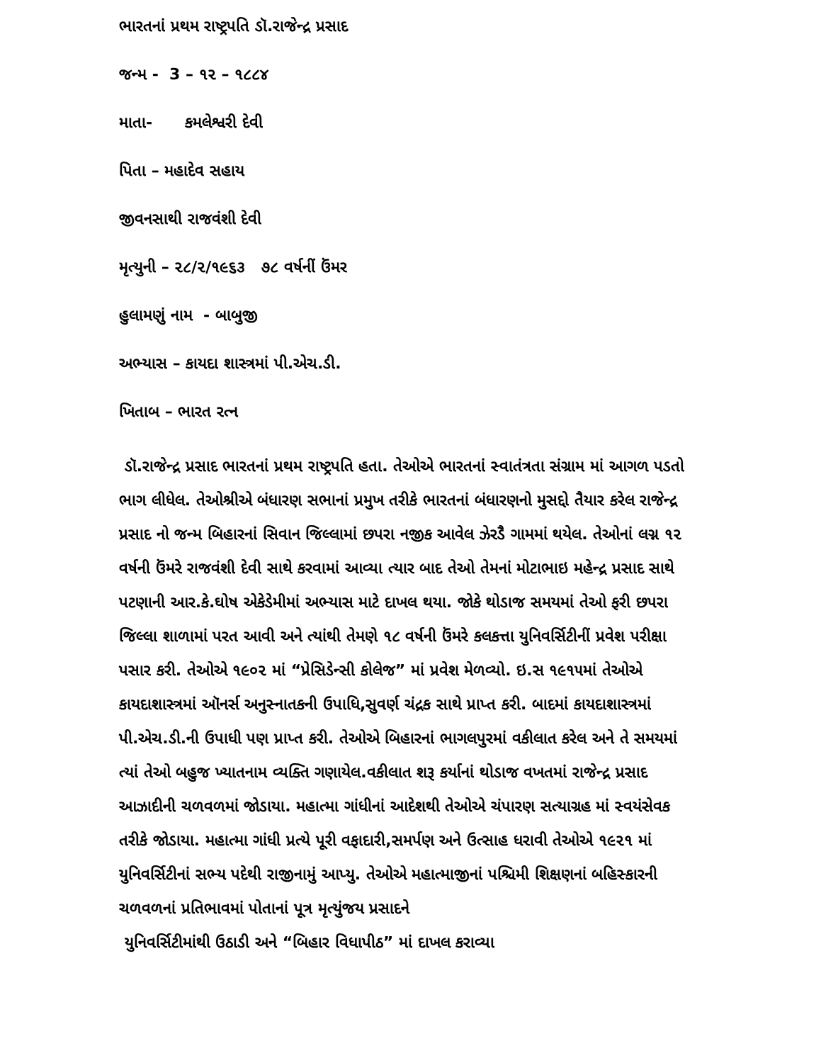ભારતનાં પ્રથમ રાષ્ટ્રપતિ ડૉ.રાજેન્દ્ર પ્રસાદ
જન્મ - 3 – ૧૨ – ૧૮૮૪
માતા- કમલેશ્વરી દેવી
પિતા – મહાદેવ સહાય
જીવનસાથી રાજવંશી દેવી
મૃત્યુની – ૨૮/૨/૧૯૬૩ ૭૮ વર્ષનીં ઉંમર
હુલામણું નામ - બાબુજી
અભ્યાસ – કાયદા શાસ્ત્રમાં પી.એચ.ડી.
ખિતાબ – ભારત રત્ન
ડૉ.રાજેન્દ્ર પ્રસાદ ભારતનાં પ્રથમ રાષ્ટ્રપતિ હતા. તેઓએ ભારતનાં સ્વાતંત્રતા સંગ્રામ માં આગળ પડતો ભાગ લીધેલ. તેઓશ્રીએ બંધારણ સભાનાં પ્રમુખ તરીકે ભારતનાં બંધારણનો મુસદ્દો તૈયાર કરેલ રાજેન્દ્ર પ્રસાદ નો જન્મ બિહારનાં સિવાન જિલ્લામાં છપરા નજીક આવેલ ઝેરડૈ ગામમાં થયેલ. તેઓનાં લગ્ન ૧૨ વર્ષની ઉંમરે રાજવંશી દેવી સાથે કરવામાં આવ્યા ત્યાર બાદ તેઓ તેમનાં મોટાભાઇ મહેન્દ્ર પ્રસાદ સાથે પટણાની આર.કે.ઘોષ એકેડેમીમાં અભ્યાસ માટે દાખલ થયા. જોકે થોડાજ સમયમાં તેઓ ફરી છપરા જિલ્લા શાળામાં પરત આવી અને ત્યાંથી તેમણે ૧૮ વર્ષની ઉંમરે કલકત્તા યુનિવર્સિટીનીં પ્રવેશ પરીક્ષા પસાર કરી. તેઓએ ૧૯૦૨ માં “પ્રેસિડેન્સી કોલેજ” માં પ્રવેશ મેળવ્યો. ઇ.સ ૧૯૧૫માં તેઓએ કાયદાશાસ્ત્રમાં ઑનર્સ અનુસ્નાતકની ઉપાધિ,સુવર્ણ ચંદ્રક સાથે પ્રાપ્ત કરી. બાદમાં કાયદાશાસ્ત્રમાં પી.એચ.ડી.ની ઉપાધી પણ પ્રાપ્ત કરી. તેઓએ બિહારનાં ભાગલપુરમાં વકીલાત કરેલ અને તે સમયમાં ત્યાં તેઓ બહુજ ખ્યાતનામ વ્યક્તિ ગણાયેલ.વકીલાત શરૂ કર્યાનાં થોડાજ વખતમાં રાજેન્દ્ર પ્રસાદ આઝાદીની ચળવળમાં જોડાયા. મહાત્મા ગાંધીનાં આદેશથી તેઓએ ચંપારણ સત્યાગ્રહ માં સ્વયંસેવક તરીકે જોડાયા. મહાત્મા ગાંધી પ્રત્યે પૂરી વફાદારી,સમર્પણ અને ઉત્સાહ ધરાવી તેઓએ ૧૯૨૧ માં યુનિવર્સિટીનાં સભ્ય પદેથી રાજીનામું આપ્યુ. તેઓએ મહાત્માજીનાં પશ્ચિમી શિક્ષણનાં બહિસ્કારની ચળવળનાં પ્રતિભાવમાં પોતાનાં પૂત્ર મૃત્યુંજય પ્રસાદને
યુનિવર્સિટીમાંથી ઉઠાડી અને “બિહાર વિધાપીઠ” માં દાખલ કરાવ્યા